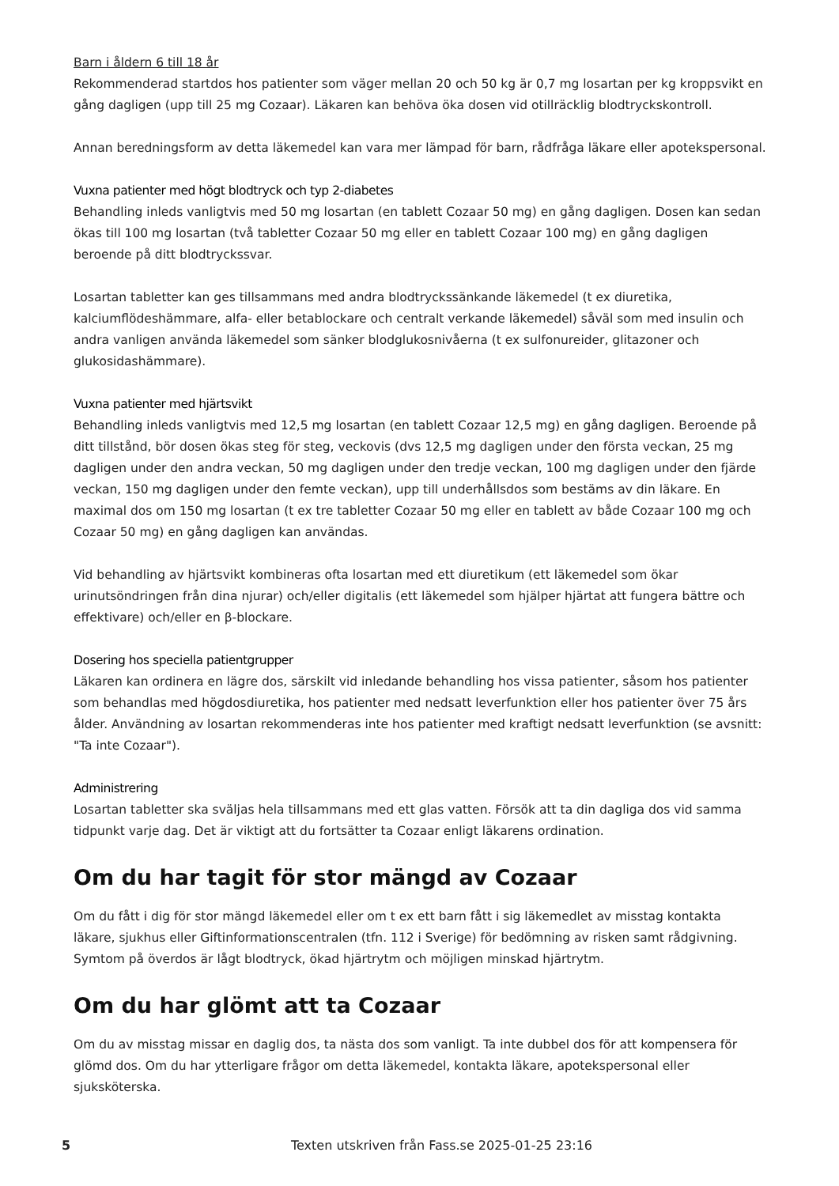Barn i åldern 6 till 18 år
Rekommenderad startdos hos patienter som väger mellan 20 och 50 kg är 0,7 mg losartan per kg kroppsvikt en gång dagligen (upp till 25 mg Cozaar). Läkaren kan behöva öka dosen vid otillräcklig blodtryckskontroll.
Annan beredningsform av detta läkemedel kan vara mer lämpad för barn, rådfråga läkare eller apotekspersonal.
Vuxna patienter med högt blodtryck och typ 2-diabetes
Behandling inleds vanligtvis med 50 mg losartan (en tablett Cozaar 50 mg) en gång dagligen. Dosen kan sedan ökas till 100 mg losartan (två tabletter Cozaar 50 mg eller en tablett Cozaar 100 mg) en gång dagligen beroende på ditt blodtryckssvar.
Losartan tabletter kan ges tillsammans med andra blodtryckssänkande läkemedel (t ex diuretika, kalciumflödeshämmare, alfa- eller betablockare och centralt verkande läkemedel) såväl som med insulin och andra vanligen använda läkemedel som sänker blodglukosnivåerna (t ex sulfonureider, glitazoner och glukosidashämmare).
Vuxna patienter med hjärtsvikt
Behandling inleds vanligtvis med 12,5 mg losartan (en tablett Cozaar 12,5 mg) en gång dagligen. Beroende på ditt tillstånd, bör dosen ökas steg för steg, veckovis (dvs 12,5 mg dagligen under den första veckan, 25 mg dagligen under den andra veckan, 50 mg dagligen under den tredje veckan, 100 mg dagligen under den fjärde veckan, 150 mg dagligen under den femte veckan), upp till underhållsdos som bestäms av din läkare. En maximal dos om 150 mg losartan (t ex tre tabletter Cozaar 50 mg eller en tablett av både Cozaar 100 mg och Cozaar 50 mg) en gång dagligen kan användas.
Vid behandling av hjärtsvikt kombineras ofta losartan med ett diuretikum (ett läkemedel som ökar urinutsöndringen från dina njurar) och/eller digitalis (ett läkemedel som hjälper hjärtat att fungera bättre och effektivare) och/eller en β-blockare.
Dosering hos speciella patientgrupper
Läkaren kan ordinera en lägre dos, särskilt vid inledande behandling hos vissa patienter, såsom hos patienter som behandlas med högdosdiuretika, hos patienter med nedsatt leverfunktion eller hos patienter över 75 års ålder. Användning av losartan rekommenderas inte hos patienter med kraftigt nedsatt leverfunktion (se avsnitt: "Ta inte Cozaar").
Administrering
Losartan tabletter ska sväljas hela tillsammans med ett glas vatten. Försök att ta din dagliga dos vid samma tidpunkt varje dag. Det är viktigt att du fortsätter ta Cozaar enligt läkarens ordination.
Om du har tagit för stor mängd av Cozaar
Om du fått i dig för stor mängd läkemedel eller om t ex ett barn fått i sig läkemedlet av misstag kontakta läkare, sjukhus eller Giftinformationscentralen (tfn. 112 i Sverige) för bedömning av risken samt rådgivning. Symtom på överdos är lågt blodtryck, ökad hjärtrytm och möjligen minskad hjärtrytm.
Om du har glömt att ta Cozaar
Om du av misstag missar en daglig dos, ta nästa dos som vanligt. Ta inte dubbel dos för att kompensera för glömd dos. Om du har ytterligare frågor om detta läkemedel, kontakta läkare, apotekspersonal eller sjuksköterska.
5 Texten utskriven från Fass.se 2025-01-25 23:16